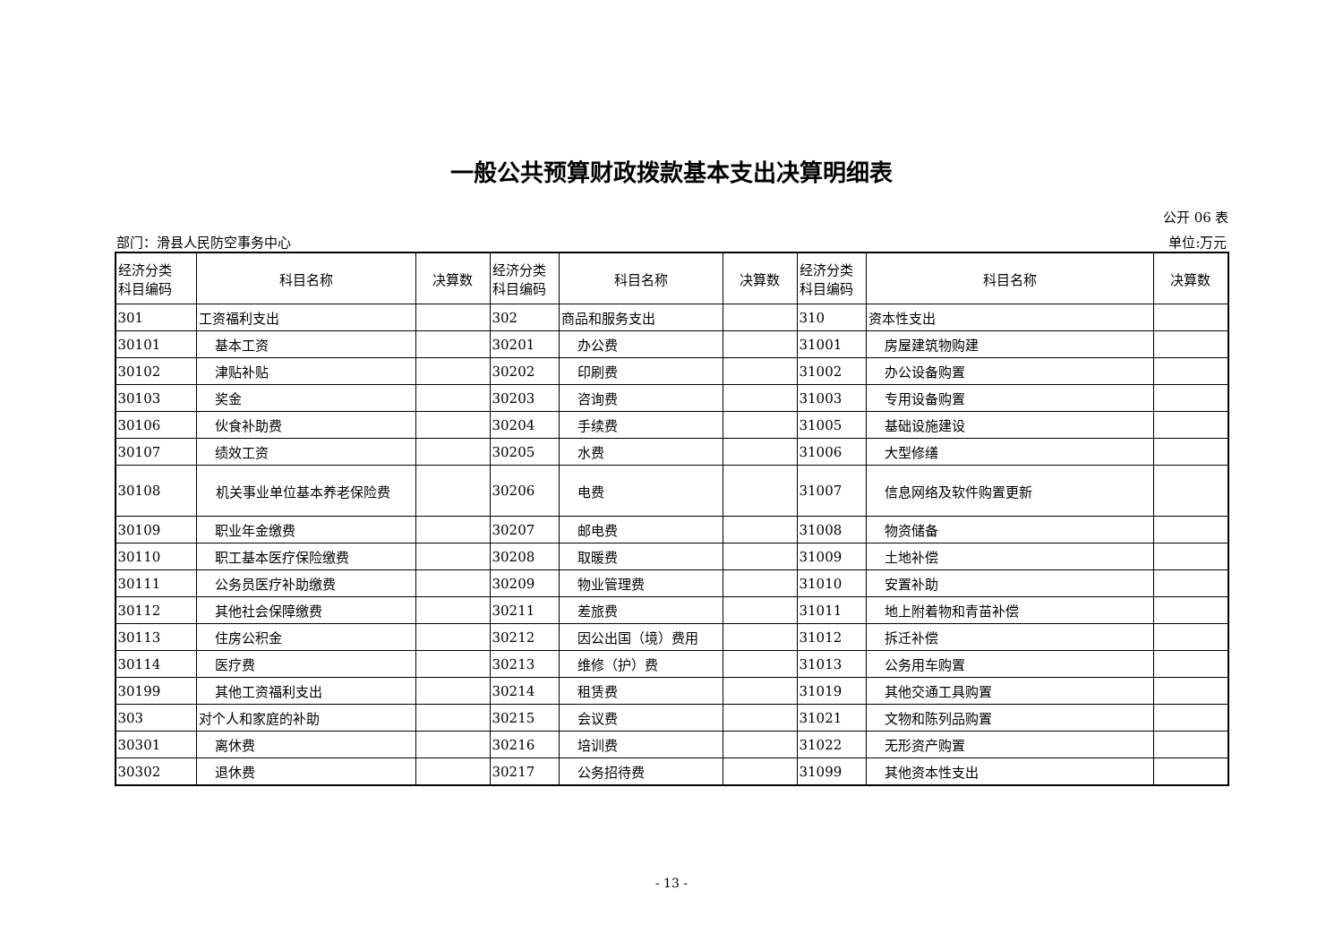一般公共预算财政拨款基本支出决算明细表
公开 06 表
部门：滑县人民防空事务中心 单位:万元
| 经济分类 科目编码 | 科目名称 | 决算数 | 经济分类 科目编码 | 科目名称 | 决算数 | 经济分类 科目编码 | 科目名称 | 决算数 |
| --- | --- | --- | --- | --- | --- | --- | --- | --- |
| 301 | 工资福利支出 | | 302 | 商品和服务支出 | | 310 | 资本性支出 | |
| 30101 | 基本工资 | | 30201 | 办公费 | | 31001 | 房屋建筑物购建 | |
| 30102 | 津贴补贴 | | 30202 | 印刷费 | | 31002 | 办公设备购置 | |
| 30103 | 奖金 | | 30203 | 咨询费 | | 31003 | 专用设备购置 | |
| 30106 | 伙食补助费 | | 30204 | 手续费 | | 31005 | 基础设施建设 | |
| 30107 | 绩效工资 | | 30205 | 水费 | | 31006 | 大型修缮 | |
| 30108 | 机关事业单位基本养老保险费 | | 30206 | 电费 | | 31007 | 信息网络及软件购置更新 | |
| 30109 | 职业年金缴费 | | 30207 | 邮电费 | | 31008 | 物资储备 | |
| 30110 | 职工基本医疗保险缴费 | | 30208 | 取暖费 | | 31009 | 土地补偿 | |
| 30111 | 公务员医疗补助缴费 | | 30209 | 物业管理费 | | 31010 | 安置补助 | |
| 30112 | 其他社会保障缴费 | | 30211 | 差旅费 | | 31011 | 地上附着物和青苗补偿 | |
| 30113 | 住房公积金 | | 30212 | 因公出国（境）费用 | | 31012 | 拆迁补偿 | |
| 30114 | 医疗费 | | 30213 | 维修（护）费 | | 31013 | 公务用车购置 | |
| 30199 | 其他工资福利支出 | | 30214 | 租赁费 | | 31019 | 其他交通工具购置 | |
| 303 | 对个人和家庭的补助 | | 30215 | 会议费 | | 31021 | 文物和陈列品购置 | |
| 30301 | 离休费 | | 30216 | 培训费 | | 31022 | 无形资产购置 | |
| 30302 | 退休费 | | 30217 | 公务招待费 | | 31099 | 其他资本性支出 | |
- 13 -